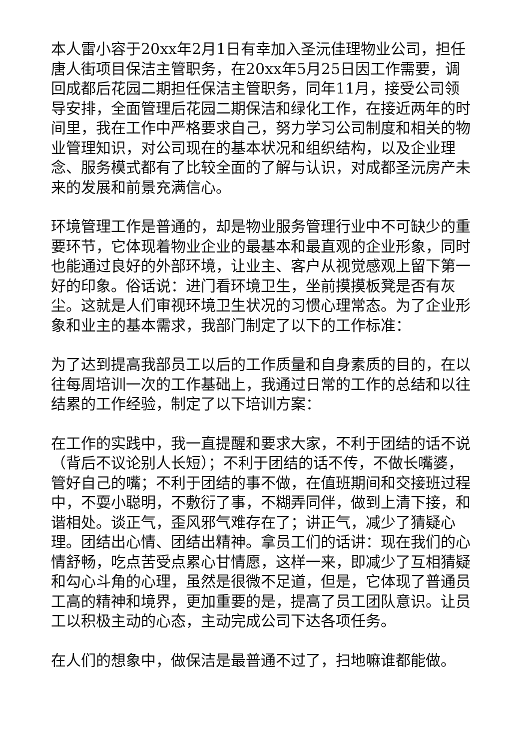本人雷小容于20xx年2月1日有幸加入圣沅佳理物业公司，担任唐人街项目保洁主管职务，在20xx年5月25日因工作需要，调回成都后花园二期担任保洁主管职务，同年11月，接受公司领导安排，全面管理后花园二期保洁和绿化工作，在接近两年的时间里，我在工作中严格要求自己，努力学习公司制度和相关的物业管理知识，对公司现在的基本状况和组织结构，以及企业理念、服务模式都有了比较全面的了解与认识，对成都圣沅房产未来的发展和前景充满信心。
环境管理工作是普通的，却是物业服务管理行业中不可缺少的重要环节，它体现着物业企业的最基本和最直观的企业形象，同时也能通过良好的外部环境，让业主、客户从视觉感观上留下第一好的印象。俗话说：进门看环境卫生，坐前摸摸板凳是否有灰尘。这就是人们审视环境卫生状况的习惯心理常态。为了企业形象和业主的基本需求，我部门制定了以下的工作标准：
为了达到提高我部员工以后的工作质量和自身素质的目的，在以往每周培训一次的工作基础上，我通过日常的工作的总结和以往结累的工作经验，制定了以下培训方案：
在工作的实践中，我一直提醒和要求大家，不利于团结的话不说（背后不议论别人长短）；不利于团结的话不传，不做长嘴婆，管好自己的嘴；不利于团结的事不做，在值班期间和交接班过程中，不耍小聪明，不敷衍了事，不糊弄同伴，做到上清下接，和谐相处。谈正气，歪风邪气难存在了；讲正气，减少了猜疑心理。团结出心情、团结出精神。拿员工们的话讲：现在我们的心情舒畅，吃点苦受点累心甘情愿，这样一来，即减少了互相猜疑和勾心斗角的心理，虽然是很微不足道，但是，它体现了普通员工高的精神和境界，更加重要的是，提高了员工团队意识。让员工以积极主动的心态，主动完成公司下达各项任务。
在人们的想象中，做保洁是最普通不过了，扫地嘛谁都能做。